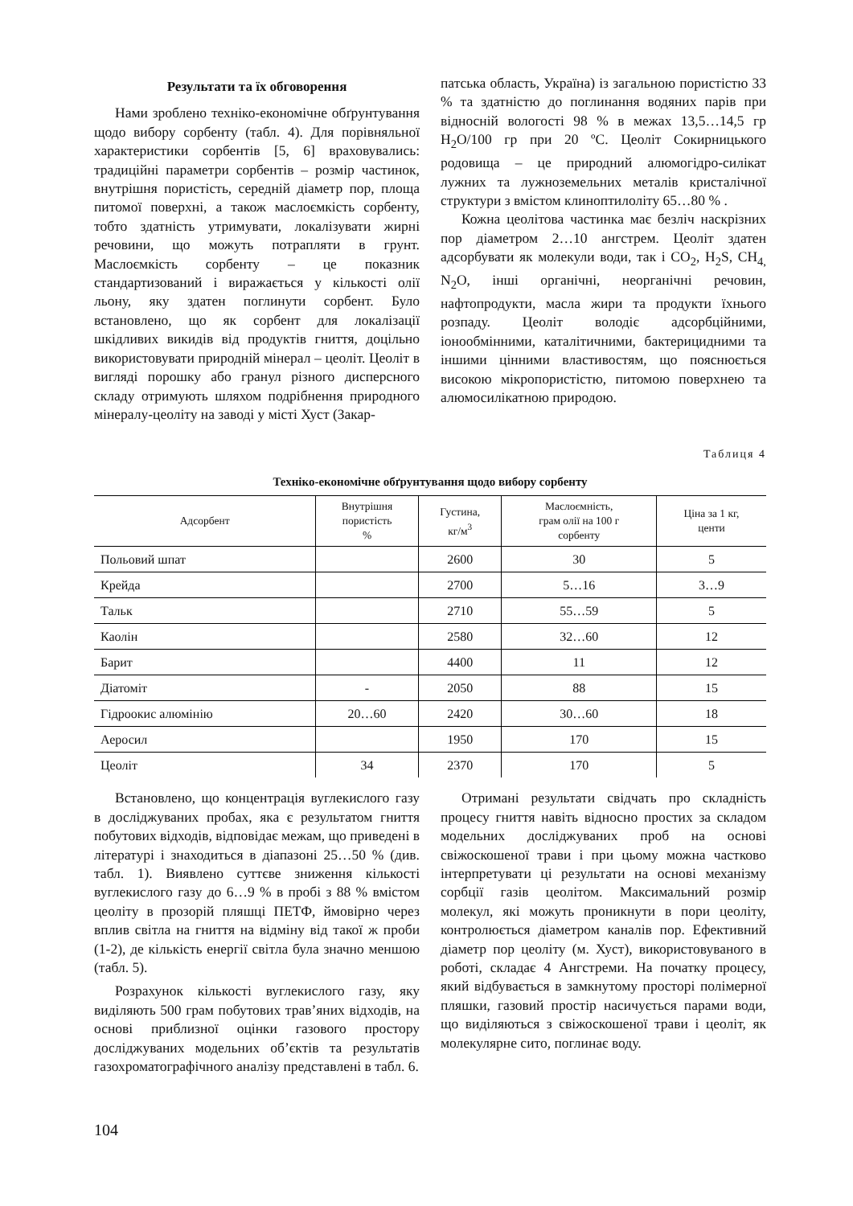Результати та їх обговорення
Нами зроблено техніко-економічне обґрунтування щодо вибору сорбенту (табл. 4). Для порівняльної характеристики сорбентів [5, 6] враховувались: традиційні параметри сорбентів – розмір частинок, внутрішня пористість, середній діаметр пор, площа питомої поверхні, а також маслоємкість сорбенту, тобто здатність утримувати, локалізувати жирні речовини, що можуть потрапляти в грунт. Маслоємкість сорбенту – це показник стандартизований і виражається у кількості олії льону, яку здатен поглинути сорбент. Було встановлено, що як сорбент для локалізації шкідливих викидів від продуктів гниття, доцільно використовувати природній мінерал – цеоліт. Цеоліт в вигляді порошку або гранул різного дисперсного складу отримують шляхом подрібнення природного мінералу-цеоліту на заводі у місті Хуст (Закар-
патська область, Україна) із загальною пористістю 33 % та здатністю до поглинання водяних парів при відносній вологості 98 % в межах 13,5…14,5 гр H<sub>2</sub>O/100 гр при 20 ºС. Цеоліт Сокирницького родовища – це природний алюмогідро-силікат лужних та лужноземельних металів кристалічної структури з вмістом клиноптилоліту 65…80 % .
Кожна цеолітова частинка має безліч наскрізних пор діаметром 2…10 ангстрем. Цеоліт здатен адсорбувати як молекули води, так і CO<sub>2</sub>, H<sub>2</sub>S, CH<sub>4,</sub> N<sub>2</sub>O, інші органічні, неорганічні речовин, нафтопродукти, масла жири та продукти їхнього розпаду. Цеоліт володіє адсорбційними, іонообмінними, каталітичними, бактерицидними та іншими цінними властивостям, що пояснюється високою мікропористістю, питомою поверхнею та алюмосилікатною природою.
Таблиця 4
Техніко-економічне обґрунтування щодо вибору сорбенту
| Адсорбент | Внутрішня пористість % | Густина, кг/м<sup>3</sup> | Маслоємність, грам олії на 100 г сорбенту | Ціна за 1 кг, центи |
| --- | --- | --- | --- | --- |
| Польовий шпат | | 2600 | 30 | 5 |
| Крейда | | 2700 | 5…16 | 3…9 |
| Тальк | | 2710 | 55…59 | 5 |
| Каолін | | 2580 | 32…60 | 12 |
| Барит | | 4400 | 11 | 12 |
| Діатоміт | - | 2050 | 88 | 15 |
| Гідроокис алюмінію | 20…60 | 2420 | 30…60 | 18 |
| Аеросил | | 1950 | 170 | 15 |
| Цеоліт | 34 | 2370 | 170 | 5 |
Встановлено, що концентрація вуглекислого газу в досліджуваних пробах, яка є результатом гниття побутових відходів, відповідає межам, що приведені в літературі і знаходиться в діапазоні 25…50 % (див. табл. 1). Виявлено суттєве зниження кількості вуглекислого газу до 6…9 % в пробі з 88 % вмістом цеоліту в прозорій пляшці ПЕТФ, ймовірно через вплив світла на гниття на відміну від такої ж проби (1-2), де кількість енергії світла була значно меншою (табл. 5).
Розрахунок кількості вуглекислого газу, яку виділяють 500 грам побутових трав’яних відходів, на основі приблизної оцінки газового простору досліджуваних модельних об’єктів та результатів газохроматографічного аналізу представлені в табл. 6.
Отримані результати свідчать про складність процесу гниття навіть відносно простих за складом модельних досліджуваних проб на основі свіжоскошеної трави і при цьому можна частково інтерпретувати ці результати на основі механізму сорбції газів цеолітом. Максимальний розмір молекул, які можуть проникнути в пори цеоліту, контролюється діаметром каналів пор. Ефективний діаметр пор цеоліту (м. Хуст), використовуваного в роботі, складає 4 Ангстреми. На початку процесу, який відбувається в замкнутому просторі полімерної пляшки, газовий простір насичується парами води, що виділяються з свіжоскошеної трави і цеоліт, як молекулярне сито, поглинає воду.
104